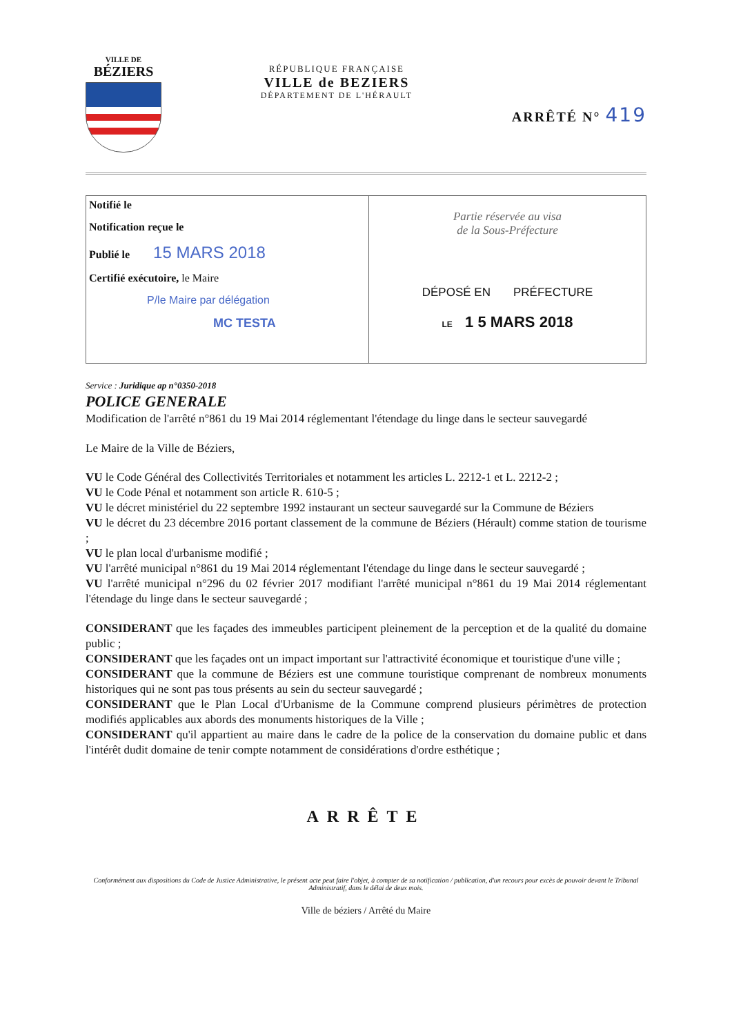VILLE DE
BÉZIERS
RÉPUBLIQUE FRANÇAISE
VILLE de BEZIERS
DÉPARTEMENT DE L'HÉRAULT
ARRÊTÉ N° 419
Notifié le
Notification reçue le
Publié le 15 MARS 2018
Certifié exécutoire, le Maire
P/le Maire par délégation
MC TESTA
Partie réservée au visa
de la Sous-Préfecture
DÉPOSÉ EN PRÉFECTURE
LE 1 5 MARS 2018
Service : Juridique ap n°0350-2018
POLICE GENERALE
Modification de l'arrêté n°861 du 19 Mai 2014 réglementant l'étendage du linge dans le secteur sauvegardé
Le Maire de la Ville de Béziers,
VU le Code Général des Collectivités Territoriales et notamment les articles L. 2212-1 et L. 2212-2 ;
VU le Code Pénal et notamment son article R. 610-5 ;
VU le décret ministériel du 22 septembre 1992 instaurant un secteur sauvegardé sur la Commune de Béziers
VU le décret du 23 décembre 2016 portant classement de la commune de Béziers (Hérault) comme station de tourisme ;
VU le plan local d'urbanisme modifié ;
VU l'arrêté municipal n°861 du 19 Mai 2014 réglementant l'étendage du linge dans le secteur sauvegardé ;
VU l'arrêté municipal n°296 du 02 février 2017 modifiant l'arrêté municipal n°861 du 19 Mai 2014 réglementant l'étendage du linge dans le secteur sauvegardé ;
CONSIDERANT que les façades des immeubles participent pleinement de la perception et de la qualité du domaine public ;
CONSIDERANT que les façades ont un impact important sur l'attractivité économique et touristique d'une ville ;
CONSIDERANT que la commune de Béziers est une commune touristique comprenant de nombreux monuments historiques qui ne sont pas tous présents au sein du secteur sauvegardé ;
CONSIDERANT que le Plan Local d'Urbanisme de la Commune comprend plusieurs périmètres de protection modifiés applicables aux abords des monuments historiques de la Ville ;
CONSIDERANT qu'il appartient au maire dans le cadre de la police de la conservation du domaine public et dans l'intérêt dudit domaine de tenir compte notamment de considérations d'ordre esthétique ;
ARRÊTE
Conformément aux dispositions du Code de Justice Administrative, le présent acte peut faire l'objet, à compter de sa notification / publication, d'un recours pour excès de pouvoir devant le Tribunal Administratif, dans le délai de deux mois.
Ville de béziers / Arrêté du Maire